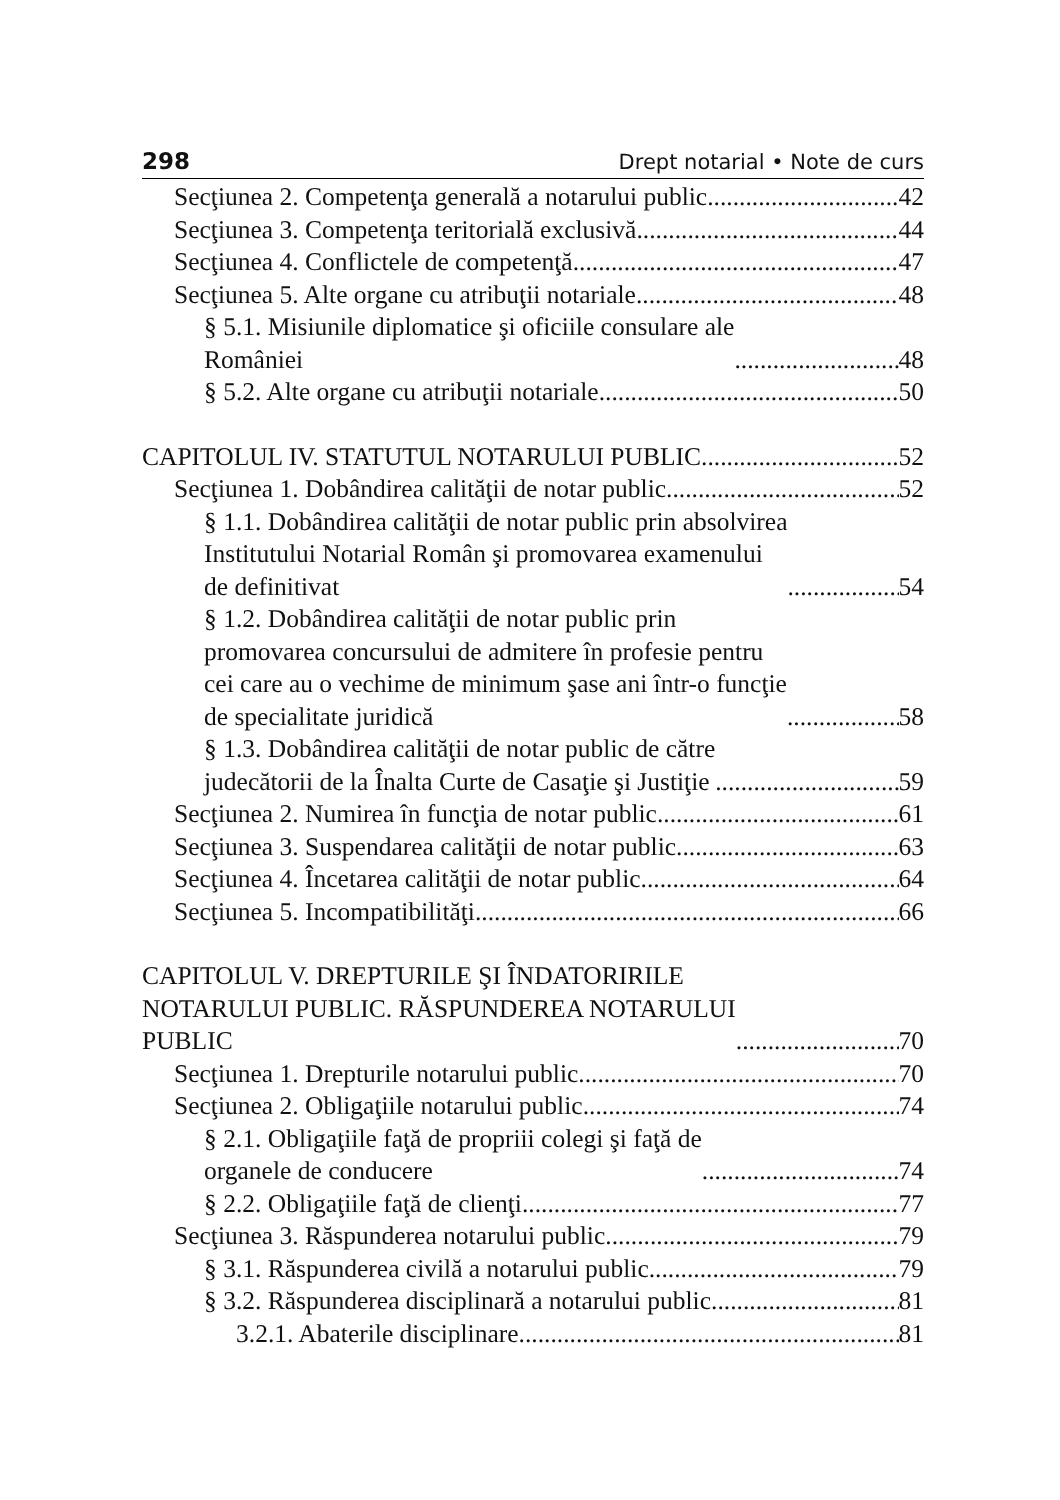298 Drept notarial • Note de curs
Secţiunea 2. Competenţa generală a notarului public 42
Secţiunea 3. Competenţa teritorială exclusivă 44
Secţiunea 4. Conflictele de competenţă 47
Secţiunea 5. Alte organe cu atribuţii notariale 48
§ 5.1. Misiunile diplomatice şi oficiile consulare ale
României 48
§ 5.2. Alte organe cu atribuţii notariale 50
CAPITOLUL IV. STATUTUL NOTARULUI PUBLIC 52
Secţiunea 1. Dobândirea calităţii de notar public 52
§ 1.1. Dobândirea calităţii de notar public prin absolvirea
Institutului Notarial Român şi promovarea examenului
de definitivat 54
§ 1.2. Dobândirea calităţii de notar public prin
promovarea concursului de admitere în profesie pentru
cei care au o vechime de minimum şase ani într-o funcţie
de specialitate juridică 58
§ 1.3. Dobândirea calităţii de notar public de către
judecătorii de la Înalta Curte de Casaţie şi Justiţie 59
Secţiunea 2. Numirea în funcţia de notar public 61
Secţiunea 3. Suspendarea calităţii de notar public 63
Secţiunea 4. Încetarea calităţii de notar public 64
Secţiunea 5. Incompatibilităţi 66
CAPITOLUL V. DREPTURILE ŞI ÎNDATORIRILE
NOTARULUI PUBLIC. RĂSPUNDEREA NOTARULUI
PUBLIC 70
Secţiunea 1. Drepturile notarului public 70
Secţiunea 2. Obligaţiile notarului public 74
§ 2.1. Obligaţiile faţă de propriii colegi şi faţă de
organele de conducere 74
§ 2.2. Obligaţiile faţă de clienţi 77
Secţiunea 3. Răspunderea notarului public 79
§ 3.1. Răspunderea civilă a notarului public 79
§ 3.2. Răspunderea disciplinară a notarului public 81
3.2.1. Abaterile disciplinare 81